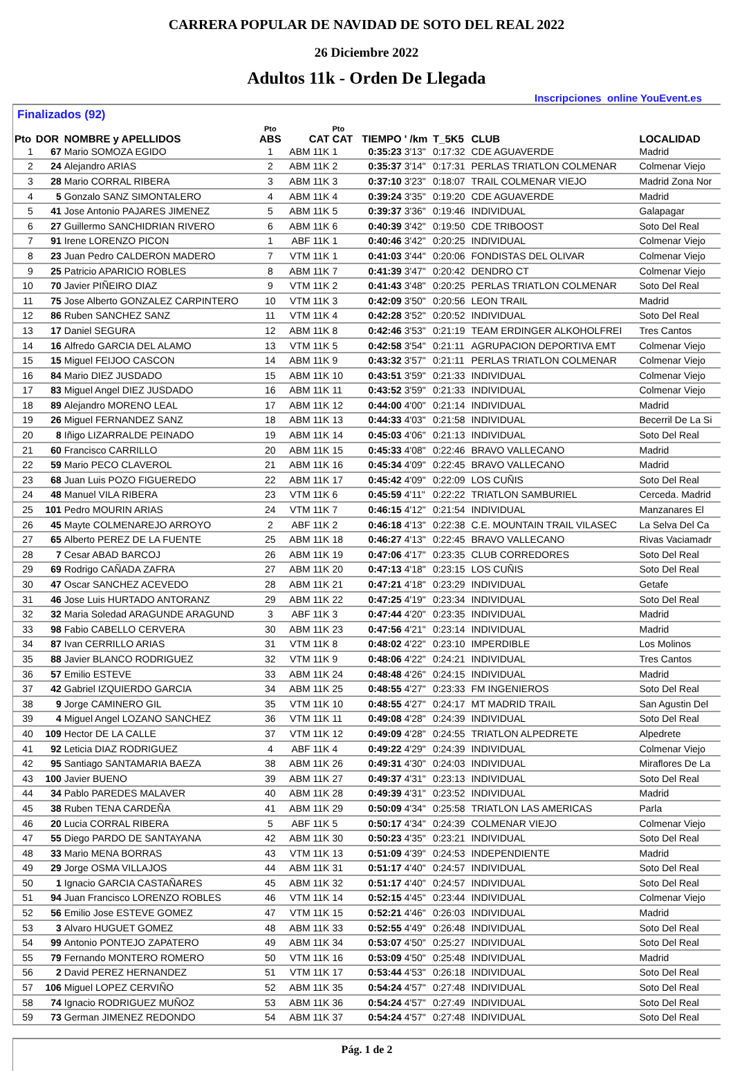CARRERA POPULAR DE NAVIDAD DE SOTO DEL REAL 2022
26 Diciembre 2022
Adultos 11k - Orden De Llegada
Inscripciones online YouEvent.es
Finalizados (92)
| Pto | DOR | NOMBRE y APELLIDOS | Pto ABS | CAT | Pto CAT | TIEMPO | ' /km | T_5K5 | CLUB | LOCALIDAD |
| --- | --- | --- | --- | --- | --- | --- | --- | --- | --- | --- |
| 1 | 67 | Mario SOMOZA EGIDO | 1 | ABM 11K | 1 | 0:35:23 | 3'13" | 0:17:32 | CDE AGUAVERDE | Madrid |
| 2 | 24 | Alejandro ARIAS | 2 | ABM 11K | 2 | 0:35:37 | 3'14" | 0:17:31 | PERLAS TRIATLON COLMENAR | Colmenar Viejo |
| 3 | 28 | Mario CORRAL RIBERA | 3 | ABM 11K | 3 | 0:37:10 | 3'23" | 0:18:07 | TRAIL COLMENAR VIEJO | Madrid Zona Nor |
| 4 | 5 | Gonzalo SANZ SIMONTALERO | 4 | ABM 11K | 4 | 0:39:24 | 3'35" | 0:19:20 | CDE AGUAVERDE | Madrid |
| 5 | 41 | Jose Antonio PAJARES JIMENEZ | 5 | ABM 11K | 5 | 0:39:37 | 3'36" | 0:19:46 | INDIVIDUAL | Galapagar |
| 6 | 27 | Guillermo SANCHIDRIAN RIVERO | 6 | ABM 11K | 6 | 0:40:39 | 3'42" | 0:19:50 | CDE TRIBOOST | Soto Del Real |
| 7 | 91 | Irene LORENZO PICON | 1 | ABF 11K | 1 | 0:40:46 | 3'42" | 0:20:25 | INDIVIDUAL | Colmenar Viejo |
| 8 | 23 | Juan Pedro CALDERON MADERO | 7 | VTM 11K | 1 | 0:41:03 | 3'44" | 0:20:06 | FONDISTAS DEL OLIVAR | Colmenar Viejo |
| 9 | 25 | Patricio APARICIO ROBLES | 8 | ABM 11K | 7 | 0:41:39 | 3'47" | 0:20:42 | DENDRO CT | Colmenar Viejo |
| 10 | 70 | Javier PIÑEIRO DIAZ | 9 | VTM 11K | 2 | 0:41:43 | 3'48" | 0:20:25 | PERLAS TRIATLON COLMENAR | Soto Del Real |
| 11 | 75 | Jose Alberto GONZALEZ CARPINTERO | 10 | VTM 11K | 3 | 0:42:09 | 3'50" | 0:20:56 | LEON TRAIL | Madrid |
| 12 | 86 | Ruben SANCHEZ SANZ | 11 | VTM 11K | 4 | 0:42:28 | 3'52" | 0:20:52 | INDIVIDUAL | Soto Del Real |
| 13 | 17 | Daniel SEGURA | 12 | ABM 11K | 8 | 0:42:46 | 3'53" | 0:21:19 | TEAM ERDINGER ALKOHOLFREI | Tres Cantos |
| 14 | 16 | Alfredo GARCIA DEL ALAMO | 13 | VTM 11K | 5 | 0:42:58 | 3'54" | 0:21:11 | AGRUPACION DEPORTIVA EMT | Colmenar Viejo |
| 15 | 15 | Miguel FEIJOO CASCON | 14 | ABM 11K | 9 | 0:43:32 | 3'57" | 0:21:11 | PERLAS TRIATLON COLMENAR | Colmenar Viejo |
| 16 | 84 | Mario DIEZ JUSDADO | 15 | ABM 11K | 10 | 0:43:51 | 3'59" | 0:21:33 | INDIVIDUAL | Colmenar Viejo |
| 17 | 83 | Miguel Angel DIEZ JUSDADO | 16 | ABM 11K | 11 | 0:43:52 | 3'59" | 0:21:33 | INDIVIDUAL | Colmenar Viejo |
| 18 | 89 | Alejandro MORENO LEAL | 17 | ABM 11K | 12 | 0:44:00 | 4'00" | 0:21:14 | INDIVIDUAL | Madrid |
| 19 | 26 | Miguel FERNANDEZ SANZ | 18 | ABM 11K | 13 | 0:44:33 | 4'03" | 0:21:58 | INDIVIDUAL | Becerril De La Si |
| 20 | 8 | Iñigo LIZARRALDE PEINADO | 19 | ABM 11K | 14 | 0:45:03 | 4'06" | 0:21:13 | INDIVIDUAL | Soto Del Real |
| 21 | 60 | Francisco CARRILLO | 20 | ABM 11K | 15 | 0:45:33 | 4'08" | 0:22:46 | BRAVO VALLECANO | Madrid |
| 22 | 59 | Mario PECO CLAVEROL | 21 | ABM 11K | 16 | 0:45:34 | 4'09" | 0:22:45 | BRAVO VALLECANO | Madrid |
| 23 | 68 | Juan Luis POZO FIGUEREDO | 22 | ABM 11K | 17 | 0:45:42 | 4'09" | 0:22:09 | LOS CUÑIS | Soto Del Real |
| 24 | 48 | Manuel VILA RIBERA | 23 | VTM 11K | 6 | 0:45:59 | 4'11" | 0:22:22 | TRIATLON SAMBURIEL | Cerceda. Madrid |
| 25 | 101 | Pedro MOURIN ARIAS | 24 | VTM 11K | 7 | 0:46:15 | 4'12" | 0:21:54 | INDIVIDUAL | Manzanares El |
| 26 | 45 | Mayte COLMENAREJO ARROYO | 2 | ABF 11K | 2 | 0:46:18 | 4'13" | 0:22:38 | C.E. MOUNTAIN TRAIL VILASEC | La Selva Del Ca |
| 27 | 65 | Alberto PEREZ DE LA FUENTE | 25 | ABM 11K | 18 | 0:46:27 | 4'13" | 0:22:45 | BRAVO VALLECANO | Rivas Vaciamadr |
| 28 | 7 | Cesar ABAD BARCOJ | 26 | ABM 11K | 19 | 0:47:06 | 4'17" | 0:23:35 | CLUB CORREDORES | Soto Del Real |
| 29 | 69 | Rodrigo CAÑADA ZAFRA | 27 | ABM 11K | 20 | 0:47:13 | 4'18" | 0:23:15 | LOS CUÑIS | Soto Del Real |
| 30 | 47 | Oscar SANCHEZ ACEVEDO | 28 | ABM 11K | 21 | 0:47:21 | 4'18" | 0:23:29 | INDIVIDUAL | Getafe |
| 31 | 46 | Jose Luis HURTADO ANTORANZ | 29 | ABM 11K | 22 | 0:47:25 | 4'19" | 0:23:34 | INDIVIDUAL | Soto Del Real |
| 32 | 32 | Maria Soledad ARAGUNDE ARAGUND | 3 | ABF 11K | 3 | 0:47:44 | 4'20" | 0:23:35 | INDIVIDUAL | Madrid |
| 33 | 98 | Fabio CABELLO CERVERA | 30 | ABM 11K | 23 | 0:47:56 | 4'21" | 0:23:14 | INDIVIDUAL | Madrid |
| 34 | 87 | Ivan CERRILLO ARIAS | 31 | VTM 11K | 8 | 0:48:02 | 4'22" | 0:23:10 | IMPERDIBLE | Los Molinos |
| 35 | 88 | Javier BLANCO RODRIGUEZ | 32 | VTM 11K | 9 | 0:48:06 | 4'22" | 0:24:21 | INDIVIDUAL | Tres Cantos |
| 36 | 57 | Emilio ESTEVE | 33 | ABM 11K | 24 | 0:48:48 | 4'26" | 0:24:15 | INDIVIDUAL | Madrid |
| 37 | 42 | Gabriel IZQUIERDO GARCIA | 34 | ABM 11K | 25 | 0:48:55 | 4'27" | 0:23:33 | FM INGENIEROS | Soto Del Real |
| 38 | 9 | Jorge CAMINERO GIL | 35 | VTM 11K | 10 | 0:48:55 | 4'27" | 0:24:17 | MT MADRID TRAIL | San Agustin Del |
| 39 | 4 | Miguel Angel LOZANO SANCHEZ | 36 | VTM 11K | 11 | 0:49:08 | 4'28" | 0:24:39 | INDIVIDUAL | Soto Del Real |
| 40 | 109 | Hector DE LA CALLE | 37 | VTM 11K | 12 | 0:49:09 | 4'28" | 0:24:55 | TRIATLON ALPEDRETE | Alpedrete |
| 41 | 92 | Leticia DIAZ RODRIGUEZ | 4 | ABF 11K | 4 | 0:49:22 | 4'29" | 0:24:39 | INDIVIDUAL | Colmenar Viejo |
| 42 | 95 | Santiago SANTAMARIA BAEZA | 38 | ABM 11K | 26 | 0:49:31 | 4'30" | 0:24:03 | INDIVIDUAL | Miraflores De La |
| 43 | 100 | Javier BUENO | 39 | ABM 11K | 27 | 0:49:37 | 4'31" | 0:23:13 | INDIVIDUAL | Soto Del Real |
| 44 | 34 | Pablo PAREDES MALAVER | 40 | ABM 11K | 28 | 0:49:39 | 4'31" | 0:23:52 | INDIVIDUAL | Madrid |
| 45 | 38 | Ruben TENA CARDEÑA | 41 | ABM 11K | 29 | 0:50:09 | 4'34" | 0:25:58 | TRIATLON LAS AMERICAS | Parla |
| 46 | 20 | Lucia CORRAL RIBERA | 5 | ABF 11K | 5 | 0:50:17 | 4'34" | 0:24:39 | COLMENAR VIEJO | Colmenar Viejo |
| 47 | 55 | Diego PARDO DE SANTAYANA | 42 | ABM 11K | 30 | 0:50:23 | 4'35" | 0:23:21 | INDIVIDUAL | Soto Del Real |
| 48 | 33 | Mario MENA BORRAS | 43 | VTM 11K | 13 | 0:51:09 | 4'39" | 0:24:53 | INDEPENDIENTE | Madrid |
| 49 | 29 | Jorge OSMA VILLAJOS | 44 | ABM 11K | 31 | 0:51:17 | 4'40" | 0:24:57 | INDIVIDUAL | Soto Del Real |
| 50 | 1 | Ignacio GARCIA CASTAÑARES | 45 | ABM 11K | 32 | 0:51:17 | 4'40" | 0:24:57 | INDIVIDUAL | Soto Del Real |
| 51 | 94 | Juan Francisco LORENZO ROBLES | 46 | VTM 11K | 14 | 0:52:15 | 4'45" | 0:23:44 | INDIVIDUAL | Colmenar Viejo |
| 52 | 56 | Emilio Jose ESTEVE GOMEZ | 47 | VTM 11K | 15 | 0:52:21 | 4'46" | 0:26:03 | INDIVIDUAL | Madrid |
| 53 | 3 | Alvaro HUGUET GOMEZ | 48 | ABM 11K | 33 | 0:52:55 | 4'49" | 0:26:48 | INDIVIDUAL | Soto Del Real |
| 54 | 99 | Antonio PONTEJO ZAPATERO | 49 | ABM 11K | 34 | 0:53:07 | 4'50" | 0:25:27 | INDIVIDUAL | Soto Del Real |
| 55 | 79 | Fernando MONTERO ROMERO | 50 | VTM 11K | 16 | 0:53:09 | 4'50" | 0:25:48 | INDIVIDUAL | Madrid |
| 56 | 2 | David PEREZ HERNANDEZ | 51 | VTM 11K | 17 | 0:53:44 | 4'53" | 0:26:18 | INDIVIDUAL | Soto Del Real |
| 57 | 106 | Miguel LOPEZ CERVIÑO | 52 | ABM 11K | 35 | 0:54:24 | 4'57" | 0:27:48 | INDIVIDUAL | Soto Del Real |
| 58 | 74 | Ignacio RODRIGUEZ MUÑOZ | 53 | ABM 11K | 36 | 0:54:24 | 4'57" | 0:27:49 | INDIVIDUAL | Soto Del Real |
| 59 | 73 | German JIMENEZ REDONDO | 54 | ABM 11K | 37 | 0:54:24 | 4'57" | 0:27:48 | INDIVIDUAL | Soto Del Real |
Pág. 1 de 2